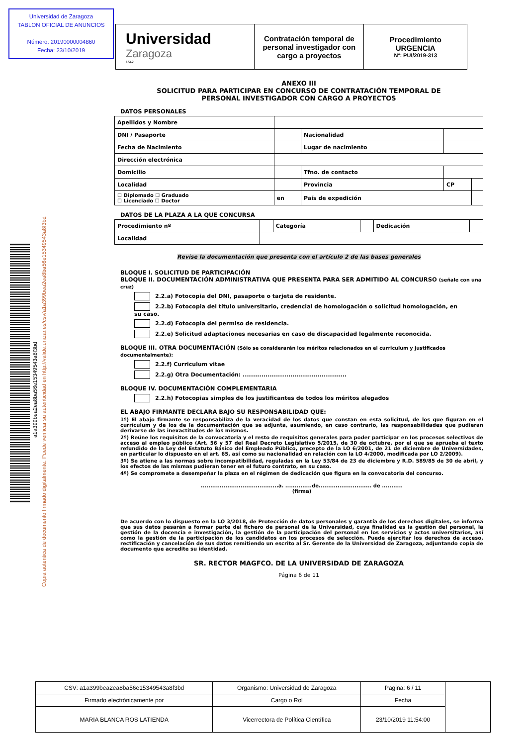Universidad de Zaragoza
TABLON OFICIAL DE ANUNCIOS
Número: 20190000004860
Fecha: 23/10/2019
a1a399bea2ea8ba56e15349543a8f3bd
Copia autentica de documento firmado digitalmente. Puede verificar su autenticidad en http://valide.unizar.es/csv/a1a399bea2ea8ba56e15349543a8f3bd
Universidad
Zaragoza
1542
Contratación temporal de personal investigador con cargo a proyectos
Procedimiento
URGENCIA
Nº: PUI/2019-313
ANEXO III
SOLICITUD PARA PARTICIPAR EN CONCURSO DE CONTRATACIÓN TEMPORAL DE
PERSONAL INVESTIGADOR CON CARGO A PROYECTOS
DATOS PERSONALES
| Apellidos y Nombre | | | | | |
| DNI / Pasaporte | | Nacionalidad | | | |
| Fecha de Nacimiento | | Lugar de nacimiento | | | |
| Dirección electrónica | | | | | |
| Domicilio | | | Tfno. de contacto | | |
| Localidad | | | Provincia | CP | |
| ☐ Diplomado ☐ Graduado ☐ Licenciado ☐ Doctor | en | | País de expedición | | |
DATOS DE LA PLAZA A LA QUE CONCURSA
| Procedimiento nº | | Categoría | | Dedicación | |
| Localidad | | | | | |
Revise la documentación que presenta con el artículo 2 de las bases generales
BLOQUE I. SOLICITUD DE PARTICIPACIÓN
BLOQUE II. DOCUMENTACIÓN ADMINISTRATIVA QUE PRESENTA PARA SER ADMITIDO AL CONCURSO (señale con una cruz)
2.2.a) Fotocopia del DNI, pasaporte o tarjeta de residente.
2.2.b) Fotocopia del título universitario, credencial de homologación o solicitud homologación, en su caso.
2.2.d) Fotocopia del permiso de residencia.
2.2.e) Solicitud adaptaciones necesarias en caso de discapacidad legalmente reconocida.
BLOQUE III. OTRA DOCUMENTACIÓN (Sólo se considerarán los méritos relacionados en el curriculum y justificados documentalmente):
2.2.f) Curriculum vitae
2.2.g) Otra Documentación: ..................................................
BLOQUE IV. DOCUMENTACIÓN COMPLEMENTARIA
2.2.h) Fotocopias simples de los justificantes de todos los méritos alegados
EL ABAJO FIRMANTE DECLARA BAJO SU RESPONSABILIDAD QUE:
1º) El abajo firmante se responsabiliza de la veracidad de los datos que constan en esta solicitud, de los que figuran en el currículum y de los de la documentación que se adjunta, asumiendo, en caso contrario, las responsabilidades que pudieran derivarse de las inexactitudes de los mismos.
2º) Reúne los requisitos de la convocatoria y el resto de requisitos generales para poder participar en los procesos selectivos de acceso al empleo público (Art. 56 y 57 del Real Decreto Legislativo 5/2015, de 30 de octubre, por el que se aprueba el texto refundido de la Ley del Estatuto Básico del Empleado Público, precepto de la LO 6/2001, de 21 de diciembre de Universidades, en particular lo dispuesto en el art. 65, así como su nacionalidad en relación con la LO 4/2000, modificada por LO 2/2009).
3º) Se atiene a las normas sobre incompatibilidad, reguladas en la Ley 53/84 de 23 de diciembre y R.D. 589/85 de 30 de abril, y los efectos de las mismas pudieran tener en el futuro contrato, en su caso.
4º) Se compromete a desempeñar la plaza en el régimen de dedicación que figura en la convocatoria del concurso.
.........................................a. ..............de............................ de ...........
(firma)
De acuerdo con lo dispuesto en la LO 3/2018, de Protección de datos personales y garantía de los derechos digitales, se informa que sus datos pasarán a formar parte del fichero de personal de la Universidad, cuya finalidad es la gestión del personal, la gestión de la docencia e investigación, la gestión de la participación del personal en los servicios y actos universitarios, así como la gestión de la participación de los candidatos en los procesos de selección. Puede ejercitar los derechos de acceso, rectificación y cancelación de sus datos remitiendo un escrito al Sr. Gerente de la Universidad de Zaragoza, adjuntando copia de documento que acredite su identidad.
SR. RECTOR MAGFCO. DE LA UNIVERSIDAD DE ZARAGOZA
Página 6 de 11
| CSV: a1a399bea2ea8ba56e15349543a8f3bd | Organismo: Universidad de Zaragoza | Pagina: 6 / 11 | |
| Firmado electrónicamente por | Cargo o Rol | Fecha | |
| MARIA BLANCA ROS LATIENDA | Vicerrectora de Política Científica | 23/10/2019 11:54:00 | |